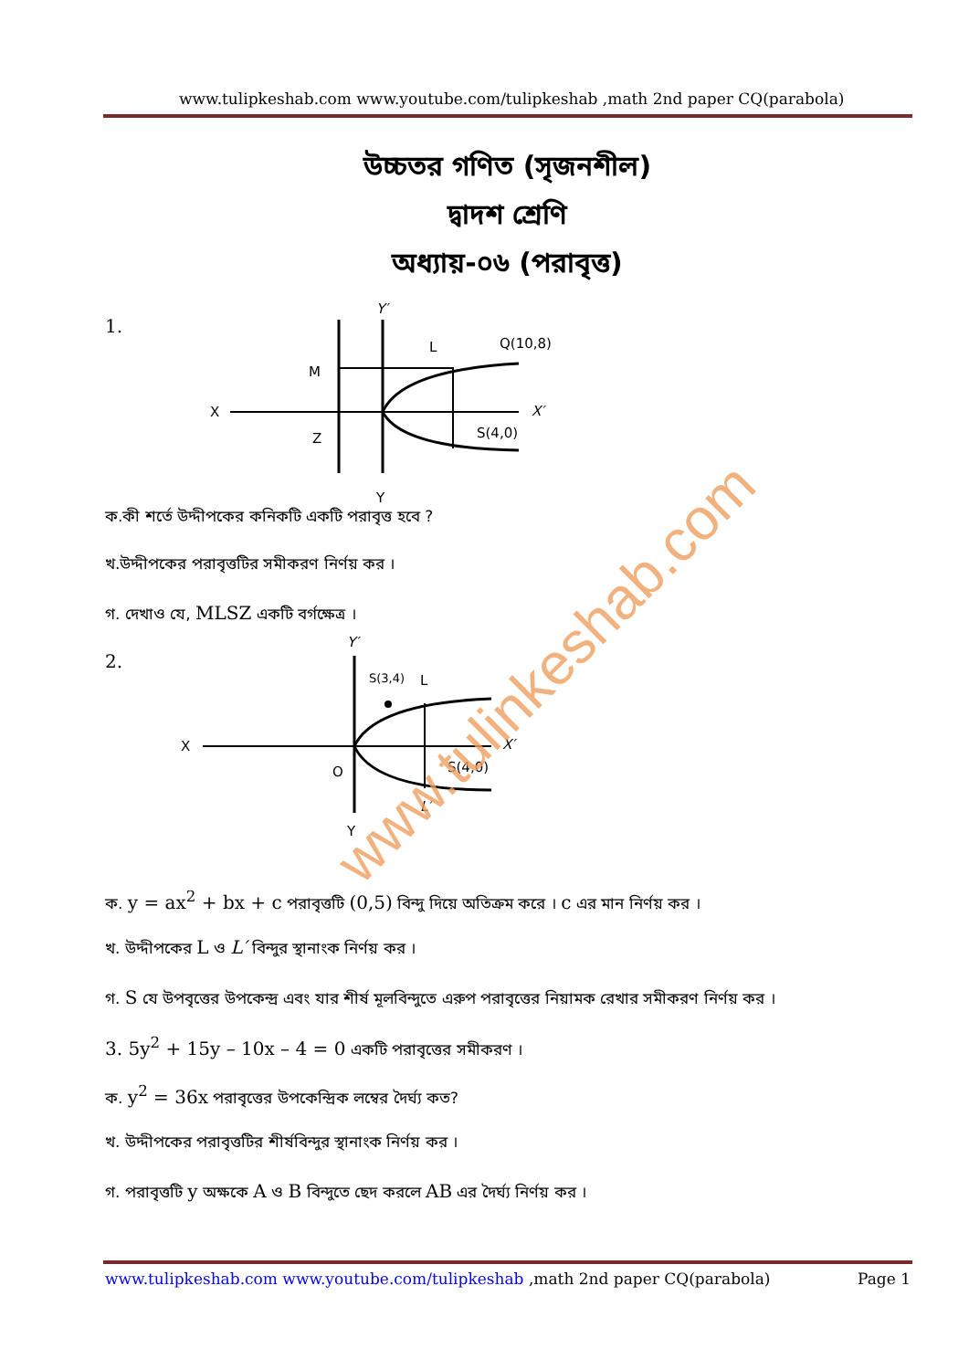www.tulipkeshab.com www.youtube.com/tulipkeshab ,math 2nd paper CQ(parabola)
উচ্চতর গণিত (সৃজনশীল)
দ্বাদশ শ্রেণি
অধ্যায়-০৬ (পরাবৃত্ত)
1.
Y′
X
M
L
Q(10,8)
X′
Z
S(4,0)
Y
ক.কী শর্তে উদ্দীপকের কনিকটি একটি পরাবৃত্ত হবে ?
খ.উদ্দীপকের পরাবৃত্তটির সমীকরণ নির্ণয় কর ।
গ. দেখাও যে, MLSZ একটি বর্গক্ষেত্র ।
2.
Y′
X
S(3,4)
L
X′
O
S(4,0)
L′
Y
www.tulinkeshab.com
ক. y = ax<sup>2</sup> + bx + c পরাবৃত্তটি (0,5) বিন্দু দিয়ে অতিক্রম করে । c এর মান নির্ণয় কর ।
খ. উদ্দীপকের L ও L′ বিন্দুর স্থানাংক নির্ণয় কর ।
গ. S যে উপবৃত্তের উপকেন্দ্র এবং যার শীর্ষ মূলবিন্দুতে এরুপ পরাবৃত্তের নিয়ামক রেখার সমীকরণ নির্ণয় কর ।
3. 5y<sup>2</sup> + 15y – 10x – 4 = 0 একটি পরাবৃত্তের সমীকরণ ।
ক. y<sup>2</sup> = 36x পরাবৃত্তের উপকেন্দ্রিক লম্বের দৈর্ঘ্য কত?
খ. উদ্দীপকের পরাবৃত্তটির শীর্ষবিন্দুর স্থানাংক নির্ণয় কর ।
গ. পরাবৃত্তটি y অক্ষকে A ও B বিন্দুতে ছেদ করলে AB এর দৈর্ঘ্য নির্ণয় কর ।
www.tulipkeshab.com www.youtube.com/tulipkeshab ,math 2nd paper CQ(parabola) Page 1